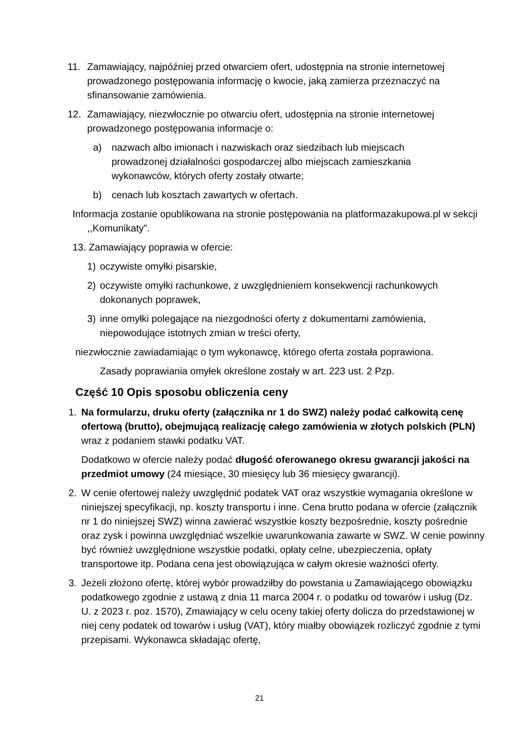11. Zamawiający, najpóźniej przed otwarciem ofert, udostępnia na stronie internetowej prowadzonego postępowania informację o kwocie, jaką zamierza przeznaczyć na sfinansowanie zamówienia.
12. Zamawiający, niezwłocznie po otwarciu ofert, udostępnia na stronie internetowej prowadzonego postępowania informacje o:
a) nazwach albo imionach i nazwiskach oraz siedzibach lub miejscach prowadzonej działalności gospodarczej albo miejscach zamieszkania wykonawców, których oferty zostały otwarte;
b) cenach lub kosztach zawartych w ofertach.
Informacja zostanie opublikowana na stronie postępowania na platformazakupowa.pl w sekcji ,,Komunikaty”.
13. Zamawiający poprawia w ofercie:
1) oczywiste omyłki pisarskie,
2) oczywiste omyłki rachunkowe, z uwzględnieniem konsekwencji rachunkowych dokonanych poprawek,
3) inne omyłki polegające na niezgodności oferty z dokumentami zamówienia, niepowodujące istotnych zmian w treści oferty,
niezwłocznie zawiadamiając o tym wykonawcę, którego oferta została poprawiona.
Zasady poprawiania omyłek określone zostały w art. 223 ust. 2 Pzp.
Część 10 Opis sposobu obliczenia ceny
1. Na formularzu, druku oferty (załącznika nr 1 do SWZ) należy podać całkowitą cenę ofertową (brutto), obejmującą realizację całego zamówienia w złotych polskich (PLN) wraz z podaniem stawki podatku VAT.
Dodatkowo w ofercie należy podać długość oferowanego okresu gwarancji jakości na przedmiot umowy (24 miesiące, 30 miesięcy lub 36 miesięcy gwarancji).
2. W cenie ofertowej należy uwzględnić podatek VAT oraz wszystkie wymagania określone w niniejszej specyfikacji, np. koszty transportu i inne. Cena brutto podana w ofercie (załącznik nr 1 do niniejszej SWZ) winna zawierać wszystkie koszty bezpośrednie, koszty pośrednie oraz zysk i powinna uwzględniać wszelkie uwarunkowania zawarte w SWZ. W cenie powinny być również uwzględnione wszystkie podatki, opłaty celne, ubezpieczenia, opłaty transportowe itp. Podana cena jest obowiązująca w całym okresie ważności oferty.
3. Jeżeli złożono ofertę, której wybór prowadziłby do powstania u Zamawiającego obowiązku podatkowego zgodnie z ustawą z dnia 11 marca 2004 r. o podatku od towarów i usług (Dz. U. z 2023 r. poz. 1570), Zmawiający w celu oceny takiej oferty dolicza do przedstawionej w niej ceny podatek od towarów i usług (VAT), który miałby obowiązek rozliczyć zgodnie z tymi przepisami. Wykonawca składając ofertę,
21